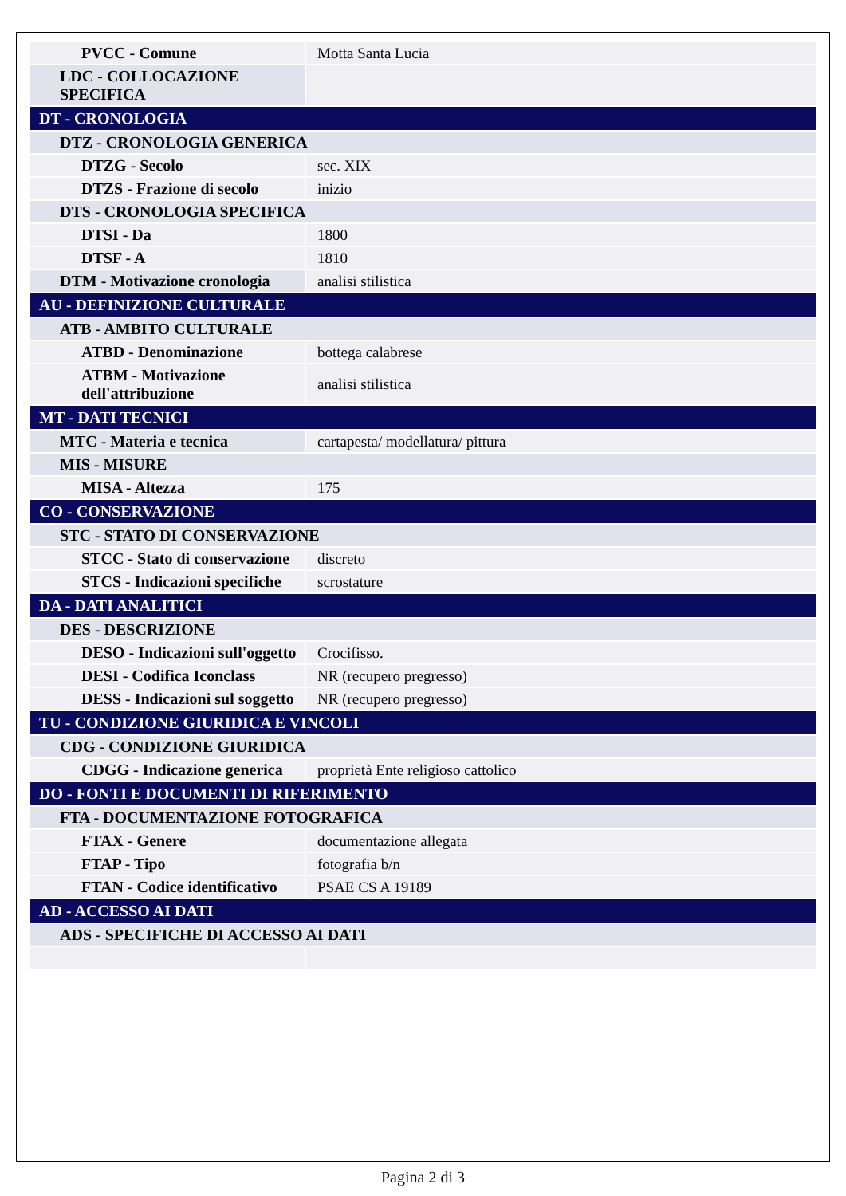| PVCC - Comune | Motta Santa Lucia |
| LDC - COLLOCAZIONE SPECIFICA | |
| DT - CRONOLOGIA | |
| DTZ - CRONOLOGIA GENERICA | |
| DTZG - Secolo | sec. XIX |
| DTZS - Frazione di secolo | inizio |
| DTS - CRONOLOGIA SPECIFICA | |
| DTSI - Da | 1800 |
| DTSF - A | 1810 |
| DTM - Motivazione cronologia | analisi stilistica |
| AU - DEFINIZIONE CULTURALE | |
| ATB - AMBITO CULTURALE | |
| ATBD - Denominazione | bottega calabrese |
| ATBM - Motivazione dell'attribuzione | analisi stilistica |
| MT - DATI TECNICI | |
| MTC - Materia e tecnica | cartapesta/ modellatura/ pittura |
| MIS - MISURE | |
| MISA - Altezza | 175 |
| CO - CONSERVAZIONE | |
| STC - STATO DI CONSERVAZIONE | |
| STCC - Stato di conservazione | discreto |
| STCS - Indicazioni specifiche | scrostature |
| DA - DATI ANALITICI | |
| DES - DESCRIZIONE | |
| DESO - Indicazioni sull'oggetto | Crocifisso. |
| DESI - Codifica Iconclass | NR (recupero pregresso) |
| DESS - Indicazioni sul soggetto | NR (recupero pregresso) |
| TU - CONDIZIONE GIURIDICA E VINCOLI | |
| CDG - CONDIZIONE GIURIDICA | |
| CDGG - Indicazione generica | proprietà Ente religioso cattolico |
| DO - FONTI E DOCUMENTI DI RIFERIMENTO | |
| FTA - DOCUMENTAZIONE FOTOGRAFICA | |
| FTAX - Genere | documentazione allegata |
| FTAP - Tipo | fotografia b/n |
| FTAN - Codice identificativo | PSAE CS A 19189 |
| AD - ACCESSO AI DATI | |
| ADS - SPECIFICHE DI ACCESSO AI DATI | |
Pagina 2 di 3